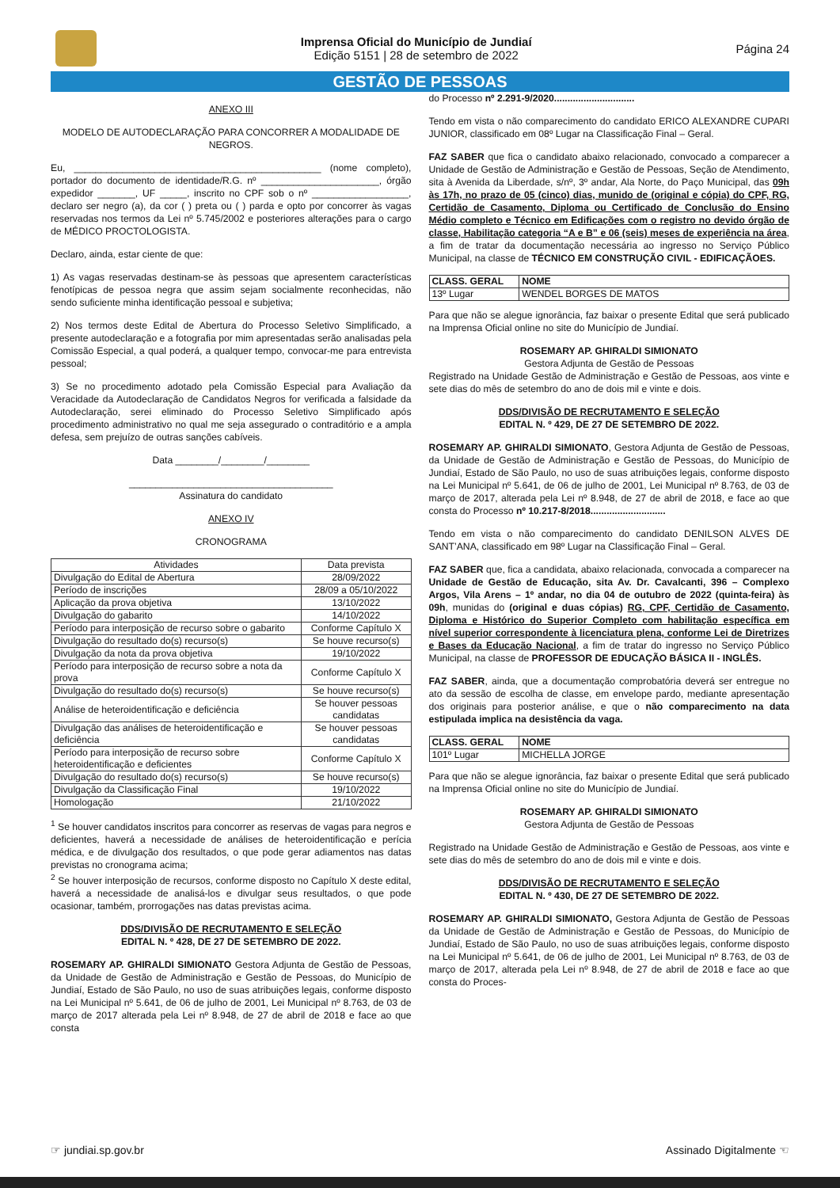Imprensa Oficial do Município de Jundiaí
Edição 5151 | 28 de setembro de 2022
Página 24
GESTÃO DE PESSOAS
ANEXO III
MODELO DE AUTODECLARAÇÃO PARA CONCORRER A MODALIDADE DE NEGROS.
Eu, ______________________________________________ (nome completo), portador do documento de identidade/R.G. nº ______________________, órgão expedidor _______, UF _____, inscrito no CPF sob o nº __________________, declaro ser negro (a), da cor ( ) preta ou ( ) parda e opto por concorrer às vagas reservadas nos termos da Lei nº 5.745/2002 e posteriores alterações para o cargo de MÉDICO PROCTOLOGISTA.
Declaro, ainda, estar ciente de que:
1) As vagas reservadas destinam-se às pessoas que apresentem características fenotípicas de pessoa negra que assim sejam socialmente reconhecidas, não sendo suficiente minha identificação pessoal e subjetiva;
2) Nos termos deste Edital de Abertura do Processo Seletivo Simplificado, a presente autodeclaração e a fotografia por mim apresentadas serão analisadas pela Comissão Especial, a qual poderá, a qualquer tempo, convocar-me para entrevista pessoal;
3) Se no procedimento adotado pela Comissão Especial para Avaliação da Veracidade da Autodeclaração de Candidatos Negros for verificada a falsidade da Autodeclaração, serei eliminado do Processo Seletivo Simplificado após procedimento administrativo no qual me seja assegurado o contraditório e a ampla defesa, sem prejuízo de outras sanções cabíveis.
Data ________/________/________
______________________________________
Assinatura do candidato
ANEXO IV
CRONOGRAMA
| Atividades | Data prevista |
| --- | --- |
| Divulgação do Edital de Abertura | 28/09/2022 |
| Período de inscrições | 28/09 a 05/10/2022 |
| Aplicação da prova objetiva | 13/10/2022 |
| Divulgação do gabarito | 14/10/2022 |
| Período para interposição de recurso sobre o gabarito | Conforme Capítulo X |
| Divulgação do resultado do(s) recurso(s) | Se houve recurso(s) |
| Divulgação da nota da prova objetiva | 19/10/2022 |
| Período para interposição de recurso sobre a nota da prova | Conforme Capítulo X |
| Divulgação do resultado do(s) recurso(s) | Se houve recurso(s) |
| Análise de heteroidentificação e deficiência | Se houver pessoas candidatas |
| Divulgação das análises de heteroidentificação e deficiência | Se houver pessoas candidatas |
| Período para interposição de recurso sobre heteroidentificação e deficientes | Conforme Capítulo X |
| Divulgação do resultado do(s) recurso(s) | Se houve recurso(s) |
| Divulgação da Classificação Final | 19/10/2022 |
| Homologação | 21/10/2022 |
<sup>1</sup> Se houver candidatos inscritos para concorrer as reservas de vagas para negros e deficientes, haverá a necessidade de análises de heteroidentificação e perícia médica, e de divulgação dos resultados, o que pode gerar adiamentos nas datas previstas no cronograma acima;
<sup>2</sup> Se houver interposição de recursos, conforme disposto no Capítulo X deste edital, haverá a necessidade de analisá-los e divulgar seus resultados, o que pode ocasionar, também, prorrogações nas datas previstas acima.
DDS/DIVISÃO DE RECRUTAMENTO E SELEÇÃO
EDITAL N. º 428, DE 27 DE SETEMBRO DE 2022.
ROSEMARY AP. GHIRALDI SIMIONATO Gestora Adjunta de Gestão de Pessoas, da Unidade de Gestão de Administração e Gestão de Pessoas, do Município de Jundiaí, Estado de São Paulo, no uso de suas atribuições legais, conforme disposto na Lei Municipal nº 5.641, de 06 de julho de 2001, Lei Municipal nº 8.763, de 03 de março de 2017 alterada pela Lei nº 8.948, de 27 de abril de 2018 e face ao que consta
do Processo nº 2.291-9/2020..............................
Tendo em vista o não comparecimento do candidato ERICO ALEXANDRE CUPARI JUNIOR, classificado em 08º Lugar na Classificação Final – Geral.
FAZ SABER que fica o candidato abaixo relacionado, convocado a comparecer a Unidade de Gestão de Administração e Gestão de Pessoas, Seção de Atendimento, sita à Avenida da Liberdade, s/nº, 3º andar, Ala Norte, do Paço Municipal, das 09h às 17h, no prazo de 05 (cinco) dias, munido de (original e cópia) do CPF, RG, Certidão de Casamento, Diploma ou Certificado de Conclusão do Ensino Médio completo e Técnico em Edificações com o registro no devido órgão de classe, Habilitação categoria “A e B” e 06 (seis) meses de experiência na área, a fim de tratar da documentação necessária ao ingresso no Serviço Público Municipal, na classe de TÉCNICO EM CONSTRUÇÃO CIVIL - EDIFICAÇÃOES.
| CLASS. GERAL | NOME |
| --- | --- |
| 13º Lugar | WENDEL BORGES DE MATOS |
Para que não se alegue ignorância, faz baixar o presente Edital que será publicado na Imprensa Oficial online no site do Município de Jundiaí.
ROSEMARY AP. GHIRALDI SIMIONATO
Gestora Adjunta de Gestão de Pessoas
Registrado na Unidade Gestão de Administração e Gestão de Pessoas, aos vinte e sete dias do mês de setembro do ano de dois mil e vinte e dois.
DDS/DIVISÃO DE RECRUTAMENTO E SELEÇÃO
EDITAL N. º 429, DE 27 DE SETEMBRO DE 2022.
ROSEMARY AP. GHIRALDI SIMIONATO, Gestora Adjunta de Gestão de Pessoas, da Unidade de Gestão de Administração e Gestão de Pessoas, do Município de Jundiaí, Estado de São Paulo, no uso de suas atribuições legais, conforme disposto na Lei Municipal nº 5.641, de 06 de julho de 2001, Lei Municipal nº 8.763, de 03 de março de 2017, alterada pela Lei nº 8.948, de 27 de abril de 2018, e face ao que consta do Processo nº 10.217-8/2018............................
Tendo em vista o não comparecimento do candidato DENILSON ALVES DE SANT’ANA, classificado em 98º Lugar na Classificação Final – Geral.
FAZ SABER que, fica a candidata, abaixo relacionada, convocada a comparecer na Unidade de Gestão de Educação, sita Av. Dr. Cavalcanti, 396 – Complexo Argos, Vila Arens – 1º andar, no dia 04 de outubro de 2022 (quinta-feira) às 09h, munidas do (original e duas cópias) RG, CPF, Certidão de Casamento, Diploma e Histórico do Superior Completo com habilitação específica em nível superior correspondente à licenciatura plena, conforme Lei de Diretrizes e Bases da Educação Nacional, a fim de tratar do ingresso no Serviço Público Municipal, na classe de PROFESSOR DE EDUCAÇÃO BÁSICA II - INGLÊS.
FAZ SABER, ainda, que a documentação comprobatória deverá ser entregue no ato da sessão de escolha de classe, em envelope pardo, mediante apresentação dos originais para posterior análise, e que o não comparecimento na data estipulada implica na desistência da vaga.
| CLASS. GERAL | NOME |
| --- | --- |
| 101º Lugar | MICHELLA JORGE |
Para que não se alegue ignorância, faz baixar o presente Edital que será publicado na Imprensa Oficial online no site do Município de Jundiaí.
ROSEMARY AP. GHIRALDI SIMIONATO
Gestora Adjunta de Gestão de Pessoas
Registrado na Unidade Gestão de Administração e Gestão de Pessoas, aos vinte e sete dias do mês de setembro do ano de dois mil e vinte e dois.
DDS/DIVISÃO DE RECRUTAMENTO E SELEÇÃO
EDITAL N. º 430, DE 27 DE SETEMBRO DE 2022.
ROSEMARY AP. GHIRALDI SIMIONATO, Gestora Adjunta de Gestão de Pessoas da Unidade de Gestão de Administração e Gestão de Pessoas, do Município de Jundiaí, Estado de São Paulo, no uso de suas atribuições legais, conforme disposto na Lei Municipal nº 5.641, de 06 de julho de 2001, Lei Municipal nº 8.763, de 03 de março de 2017, alterada pela Lei nº 8.948, de 27 de abril de 2018 e face ao que consta do Proces-
☞ jundiai.sp.gov.br Assinado Digitalmente ☜